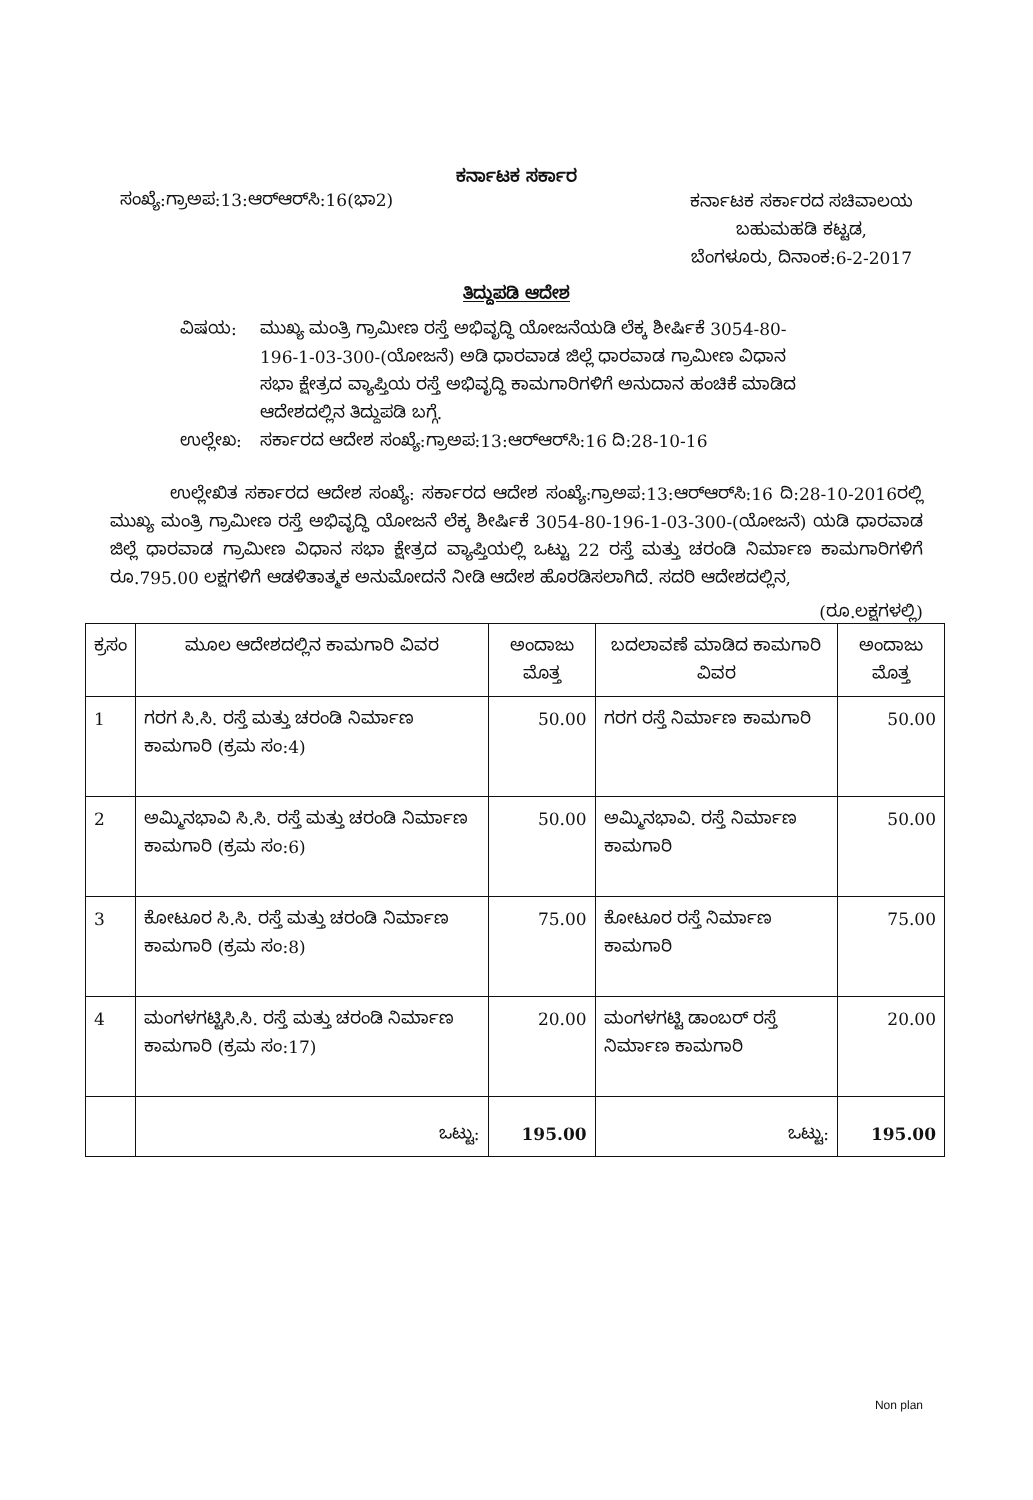ಕರ್ನಾಟಕ ಸರ್ಕಾರ
ಸಂಖ್ಯೆ:ಗ್ರಾಅಪ:13:ಆರ್‌ಆರ್‌ಸಿ:16(ಭಾ2)
ಕರ್ನಾಟಕ ಸರ್ಕಾರದ ಸಚಿವಾಲಯ
ಬಹುಮಹಡಿ ಕಟ್ಟಡ,
ಬೆಂಗಳೂರು, ದಿನಾಂಕ:6-2-2017
ತಿದ್ದುಪಡಿ ಆದೇಶ
ವಿಷಯ:
ಮುಖ್ಯ ಮಂತ್ರಿ ಗ್ರಾಮೀಣ ರಸ್ತೆ ಅಭಿವೃದ್ಧಿ ಯೋಜನೆಯಡಿ ಲೆಕ್ಕ ಶೀರ್ಷಿಕೆ 3054-80-196-1-03-300-(ಯೋಜನೆ) ಅಡಿ ಧಾರವಾಡ ಜಿಲ್ಲೆ ಧಾರವಾಡ ಗ್ರಾಮೀಣ ವಿಧಾನ ಸಭಾ ಕ್ಷೇತ್ರದ ವ್ಯಾಪ್ತಿಯ ರಸ್ತೆ ಅಭಿವೃದ್ಧಿ ಕಾಮಗಾರಿಗಳಿಗೆ ಅನುದಾನ ಹಂಚಿಕೆ ಮಾಡಿದ ಆದೇಶದಲ್ಲಿನ ತಿದ್ದುಪಡಿ ಬಗ್ಗೆ.
ಉಲ್ಲೇಖ:
ಸರ್ಕಾರದ ಆದೇಶ ಸಂಖ್ಯೆ:ಗ್ರಾಅಪ:13:ಆರ್‌ಆರ್‌ಸಿ:16 ದಿ:28-10-16
ಉಲ್ಲೇಖಿತ ಸರ್ಕಾರದ ಆದೇಶ ಸಂಖ್ಯೆ: ಸರ್ಕಾರದ ಆದೇಶ ಸಂಖ್ಯೆ:ಗ್ರಾಅಪ:13:ಆರ್‌ಆರ್‌ಸಿ:16 ದಿ:28-10-2016ರಲ್ಲಿ ಮುಖ್ಯ ಮಂತ್ರಿ ಗ್ರಾಮೀಣ ರಸ್ತೆ ಅಭಿವೃದ್ಧಿ ಯೋಜನೆ ಲೆಕ್ಕ ಶೀರ್ಷಿಕೆ 3054-80-196-1-03-300-(ಯೋಜನೆ) ಯಡಿ ಧಾರವಾಡ ಜಿಲ್ಲೆ ಧಾರವಾಡ ಗ್ರಾಮೀಣ ವಿಧಾನ ಸಭಾ ಕ್ಷೇತ್ರದ ವ್ಯಾಪ್ತಿಯಲ್ಲಿ ಒಟ್ಟು 22 ರಸ್ತೆ ಮತ್ತು ಚರಂಡಿ ನಿರ್ಮಾಣ ಕಾಮಗಾರಿಗಳಿಗೆ ರೂ.795.00 ಲಕ್ಷಗಳಿಗೆ ಆಡಳಿತಾತ್ಮಕ ಅನುಮೋದನೆ ನೀಡಿ ಆದೇಶ ಹೊರಡಿಸಲಾಗಿದೆ. ಸದರಿ ಆದೇಶದಲ್ಲಿನ,
(ರೂ.ಲಕ್ಷಗಳಲ್ಲಿ)
| ಕ್ರಸಂ | ಮೂಲ ಆದೇಶದಲ್ಲಿನ ಕಾಮಗಾರಿ ವಿವರ | ಅಂದಾಜು ಮೊತ್ತ | ಬದಲಾವಣೆ ಮಾಡಿದ ಕಾಮಗಾರಿ ವಿವರ | ಅಂದಾಜು ಮೊತ್ತ |
| --- | --- | --- | --- | --- |
| 1 | ಗರಗ ಸಿ.ಸಿ. ರಸ್ತೆ ಮತ್ತು ಚರಂಡಿ ನಿರ್ಮಾಣ ಕಾಮಗಾರಿ (ಕ್ರಮ ಸಂ:4) | 50.00 | ಗರಗ ರಸ್ತೆ ನಿರ್ಮಾಣ ಕಾಮಗಾರಿ | 50.00 |
| 2 | ಅಮ್ಮಿನಭಾವಿ ಸಿ.ಸಿ. ರಸ್ತೆ ಮತ್ತು ಚರಂಡಿ ನಿರ್ಮಾಣ ಕಾಮಗಾರಿ (ಕ್ರಮ ಸಂ:6) | 50.00 | ಅಮ್ಮಿನಭಾವಿ. ರಸ್ತೆ ನಿರ್ಮಾಣ ಕಾಮಗಾರಿ | 50.00 |
| 3 | ಕೋಟೂರ ಸಿ.ಸಿ. ರಸ್ತೆ ಮತ್ತು ಚರಂಡಿ ನಿರ್ಮಾಣ ಕಾಮಗಾರಿ (ಕ್ರಮ ಸಂ:8) | 75.00 | ಕೋಟೂರ ರಸ್ತೆ ನಿರ್ಮಾಣ ಕಾಮಗಾರಿ | 75.00 |
| 4 | ಮಂಗಳಗಟ್ಟಿಸಿ.ಸಿ. ರಸ್ತೆ ಮತ್ತು ಚರಂಡಿ ನಿರ್ಮಾಣ ಕಾಮಗಾರಿ (ಕ್ರಮ ಸಂ:17) | 20.00 | ಮಂಗಳಗಟ್ಟಿ ಡಾಂಬರ್ ರಸ್ತೆ ನಿರ್ಮಾಣ ಕಾಮಗಾರಿ | 20.00 |
| | ಒಟ್ಟು: | 195.00 | ಒಟ್ಟು: | 195.00 |
Non plan